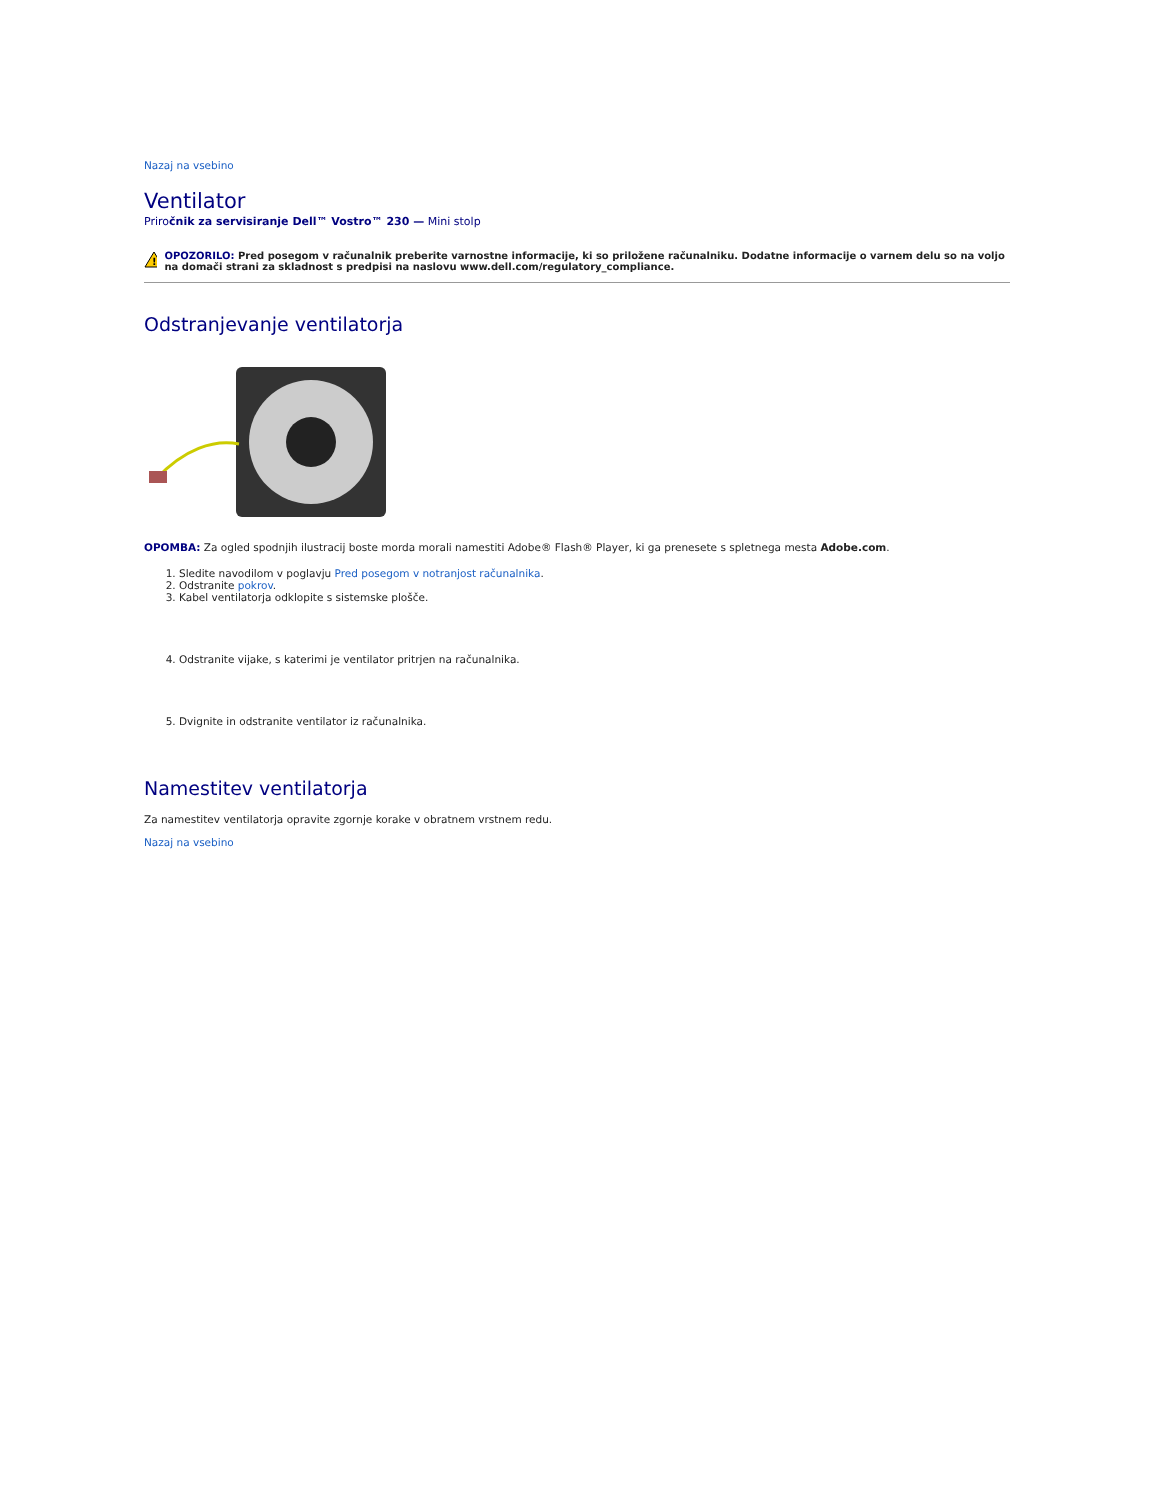Nazaj na vsebino
Ventilator
Priročnik za servisiranje Dell™ Vostro™ 230 — Mini stolp
!
OPOZORILO: Pred posegom v računalnik preberite varnostne informacije, ki so priložene računalniku. Dodatne informacije o varnem delu so na voljo na domači strani za skladnost s predpisi na naslovu www.dell.com/regulatory_compliance.
Odstranjevanje ventilatorja
OPOMBA: Za ogled spodnjih ilustracij boste morda morali namestiti Adobe® Flash® Player, ki ga prenesete s spletnega mesta Adobe.com.
1. Sledite navodilom v poglavju Pred posegom v notranjost računalnika.
2. Odstranite pokrov.
3. Kabel ventilatorja odklopite s sistemske plošče.
4. Odstranite vijake, s katerimi je ventilator pritrjen na računalnika.
5. Dvignite in odstranite ventilator iz računalnika.
Namestitev ventilatorja
Za namestitev ventilatorja opravite zgornje korake v obratnem vrstnem redu.
Nazaj na vsebino